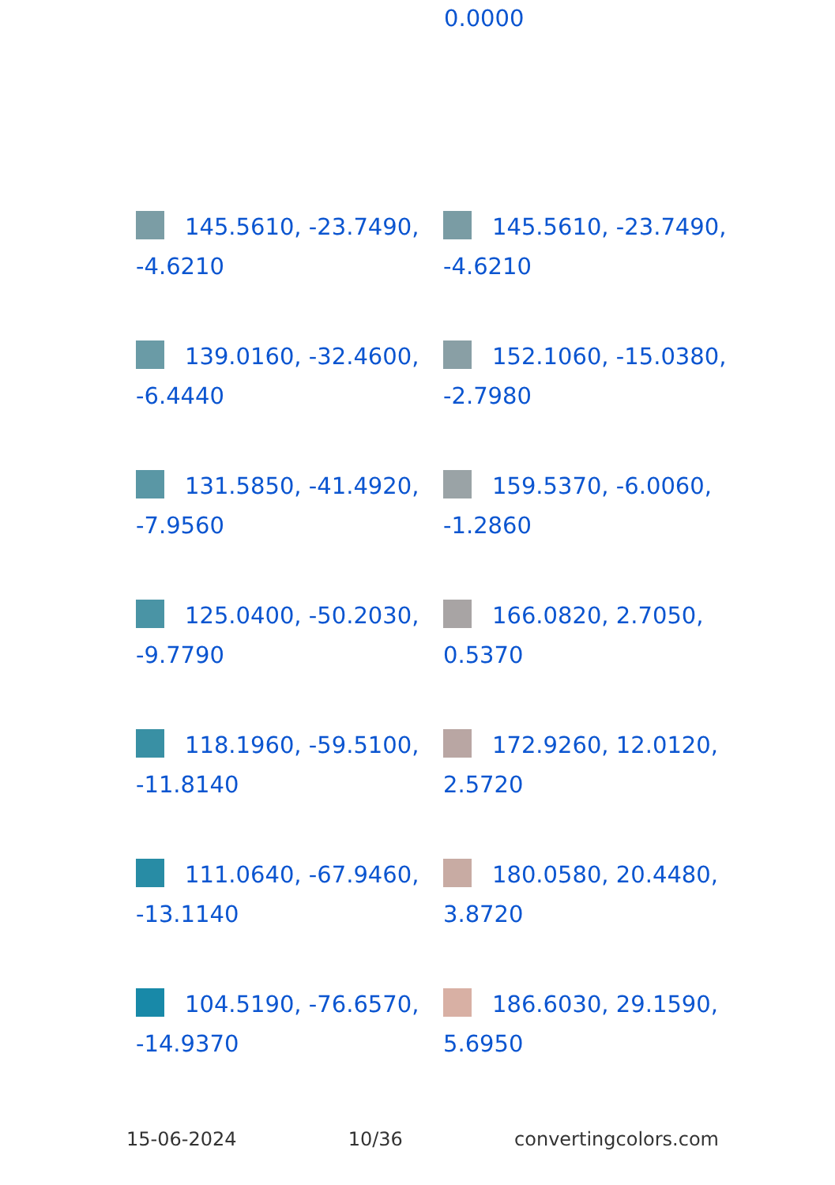0.0000
145.5610, -23.7490, -4.6210
145.5610, -23.7490, -4.6210
139.0160, -32.4600, -6.4440
152.1060, -15.0380, -2.7980
131.5850, -41.4920, -7.9560
159.5370, -6.0060, -1.2860
125.0400, -50.2030, -9.7790
166.0820, 2.7050, 0.5370
118.1960, -59.5100, -11.8140
172.9260, 12.0120, 2.5720
111.0640, -67.9460, -13.1140
180.0580, 20.4480, 3.8720
104.5190, -76.6570, -14.9370
186.6030, 29.1590, 5.6950
15-06-2024 10/36 convertingcolors.com